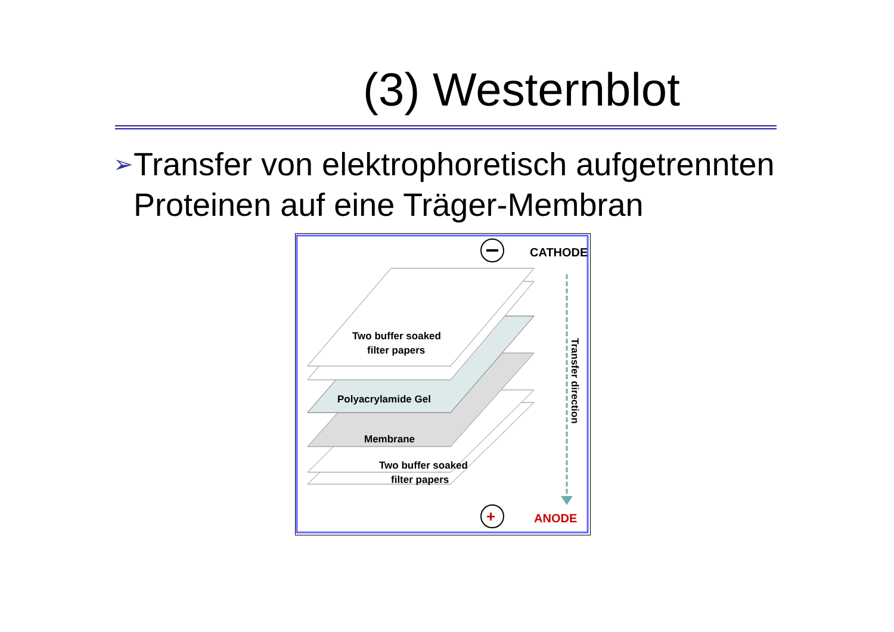(3) Westernblot
➢
Transfer von elektrophoretisch aufgetrennten Proteinen auf eine Träger-Membran
CATHODE
Two buffer soaked
filter papers
Membrane
Polyacrylamide Gel
Two buffer soaked
filter papers
Transfer direction
+
ANODE